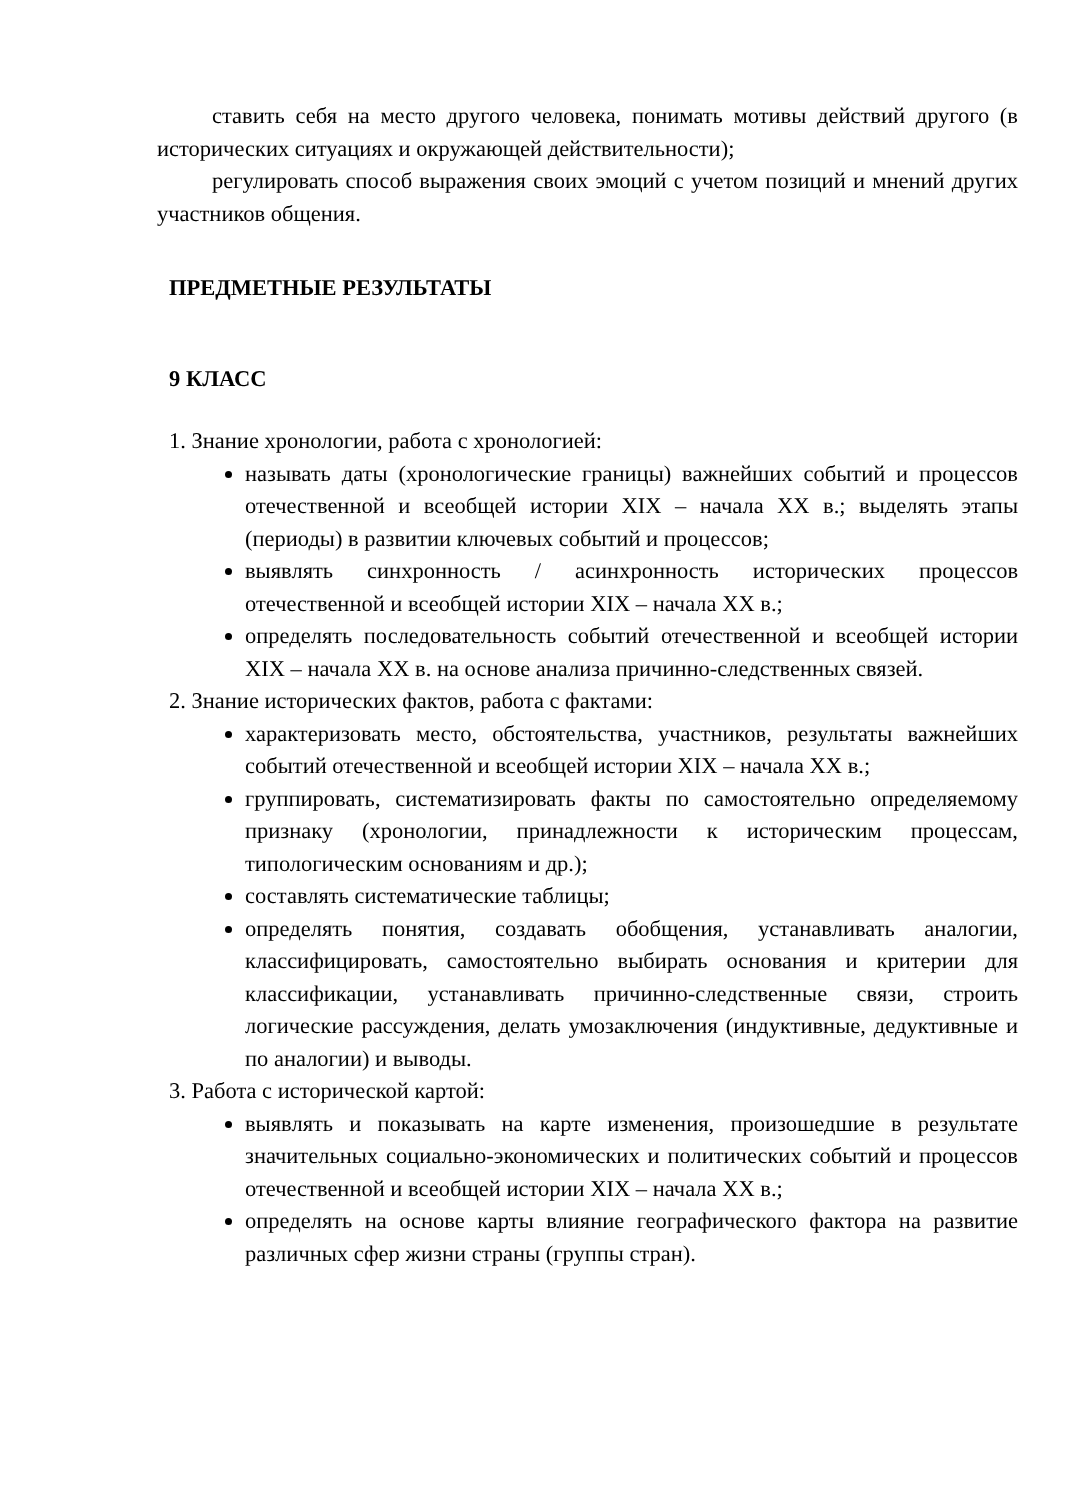ставить себя на место другого человека, понимать мотивы действий другого (в исторических ситуациях и окружающей действительности);
регулировать способ выражения своих эмоций с учетом позиций и мнений других участников общения.
ПРЕДМЕТНЫЕ РЕЗУЛЬТАТЫ
9 КЛАСС
1. Знание хронологии, работа с хронологией:
называть даты (хронологические границы) важнейших событий и процессов отечественной и всеобщей истории XIX – начала XX в.; выделять этапы (периоды) в развитии ключевых событий и процессов;
выявлять синхронность / асинхронность исторических процессов отечественной и всеобщей истории XIX – начала XX в.;
определять последовательность событий отечественной и всеобщей истории XIX – начала XX в. на основе анализа причинно-следственных связей.
2. Знание исторических фактов, работа с фактами:
характеризовать место, обстоятельства, участников, результаты важнейших событий отечественной и всеобщей истории XIX – начала XX в.;
группировать, систематизировать факты по самостоятельно определяемому признаку (хронологии, принадлежности к историческим процессам, типологическим основаниям и др.);
составлять систематические таблицы;
определять понятия, создавать обобщения, устанавливать аналогии, классифицировать, самостоятельно выбирать основания и критерии для классификации, устанавливать причинно-следственные связи, строить логические рассуждения, делать умозаключения (индуктивные, дедуктивные и по аналогии) и выводы.
3. Работа с исторической картой:
выявлять и показывать на карте изменения, произошедшие в результате значительных социально-экономических и политических событий и процессов отечественной и всеобщей истории XIX – начала XX в.;
определять на основе карты влияние географического фактора на развитие различных сфер жизни страны (группы стран).